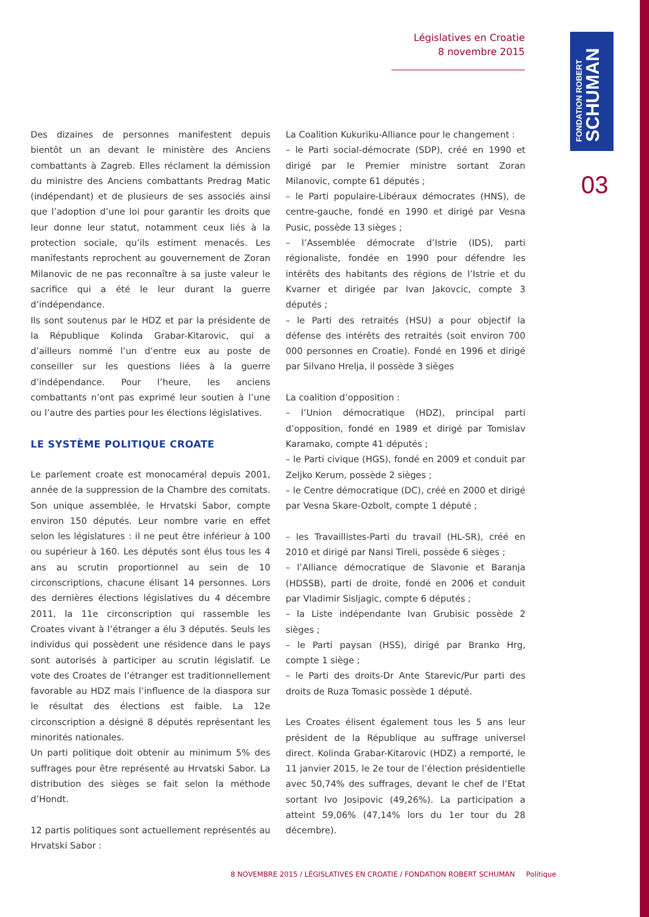Législatives en Croatie
8 novembre 2015
FONDATION ROBERT
SCHUMAN
03
Des dizaines de personnes manifestent depuis bientôt un an devant le ministère des Anciens combattants à Zagreb. Elles réclament la démission du ministre des Anciens combattants Predrag Matic (indépendant) et de plusieurs de ses associés ainsi que l’adoption d’une loi pour garantir les droits que leur donne leur statut, notamment ceux liés à la protection sociale, qu’ils estiment menacés. Les manifestants reprochent au gouvernement de Zoran Milanovic de ne pas reconnaître à sa juste valeur le sacrifice qui a été le leur durant la guerre d’indépendance.
Ils sont soutenus par le HDZ et par la présidente de la République Kolinda Grabar-Kitarovic, qui a d’ailleurs nommé l’un d’entre eux au poste de conseiller sur les questions liées à la guerre d’indépendance. Pour l’heure, les anciens combattants n’ont pas exprimé leur soutien à l’une ou l’autre des parties pour les élections législatives.
LE SYSTÈME POLITIQUE CROATE
Le parlement croate est monocaméral depuis 2001, année de la suppression de la Chambre des comitats. Son unique assemblée, le Hrvatski Sabor, compte environ 150 députés. Leur nombre varie en effet selon les législatures : il ne peut être inférieur à 100 ou supérieur à 160. Les députés sont élus tous les 4 ans au scrutin proportionnel au sein de 10 circonscriptions, chacune élisant 14 personnes. Lors des dernières élections législatives du 4 décembre 2011, la 11e circonscription qui rassemble les Croates vivant à l’étranger a élu 3 députés. Seuls les individus qui possèdent une résidence dans le pays sont autorisés à participer au scrutin législatif. Le vote des Croates de l’étranger est traditionnellement favorable au HDZ mais l’influence de la diaspora sur le résultat des élections est faible. La 12e circonscription a désigné 8 députés représentant les minorités nationales.
Un parti politique doit obtenir au minimum 5% des suffrages pour être représenté au Hrvatski Sabor. La distribution des sièges se fait selon la méthode d’Hondt.
12 partis politiques sont actuellement représentés au Hrvatski Sabor :
La Coalition Kukuriku-Alliance pour le changement :
– le Parti social-démocrate (SDP), créé en 1990 et dirigé par le Premier ministre sortant Zoran Milanovic, compte 61 députés ;
– le Parti populaire-Libéraux démocrates (HNS), de centre-gauche, fondé en 1990 et dirigé par Vesna Pusic, possède 13 sièges ;
– l’Assemblée démocrate d’Istrie (IDS), parti régionaliste, fondée en 1990 pour défendre les intérêts des habitants des régions de l’Istrie et du Kvarner et dirigée par Ivan Jakovcic, compte 3 députés ;
– le Parti des retraités (HSU) a pour objectif la défense des intérêts des retraités (soit environ 700 000 personnes en Croatie). Fondé en 1996 et dirigé par Silvano Hrelja, il possède 3 sièges
La coalition d’opposition :
– l’Union démocratique (HDZ), principal parti d’opposition, fondé en 1989 et dirigé par Tomislav Karamako, compte 41 députés ;
– le Parti civique (HGS), fondé en 2009 et conduit par Zeljko Kerum, possède 2 sièges ;
– le Centre démocratique (DC), créé en 2000 et dirigé par Vesna Skare-Ozbolt, compte 1 député ;
– les Travaillistes-Parti du travail (HL-SR), créé en 2010 et dirigé par Nansi Tireli, possède 6 sièges ;
– l’Alliance démocratique de Slavonie et Baranja (HDSSB), parti de droite, fondé en 2006 et conduit par Vladimir Sisljagic, compte 6 députés ;
– la Liste indépendante Ivan Grubisic possède 2 sièges ;
– le Parti paysan (HSS), dirigé par Branko Hrg, compte 1 siège ;
– le Parti des droits-Dr Ante Starevic/Pur parti des droits de Ruza Tomasic possède 1 député.
Les Croates élisent également tous les 5 ans leur président de la République au suffrage universel direct. Kolinda Grabar-Kitarovic (HDZ) a remporté, le 11 janvier 2015, le 2e tour de l’élection présidentielle avec 50,74% des suffrages, devant le chef de l’Etat sortant Ivo Josipovic (49,26%). La participation a atteint 59,06% (47,14% lors du 1er tour du 28 décembre).
8 NOVEMBRE 2015 / LÉGISLATIVES EN CROATIE / FONDATION ROBERT SCHUMAN Politique